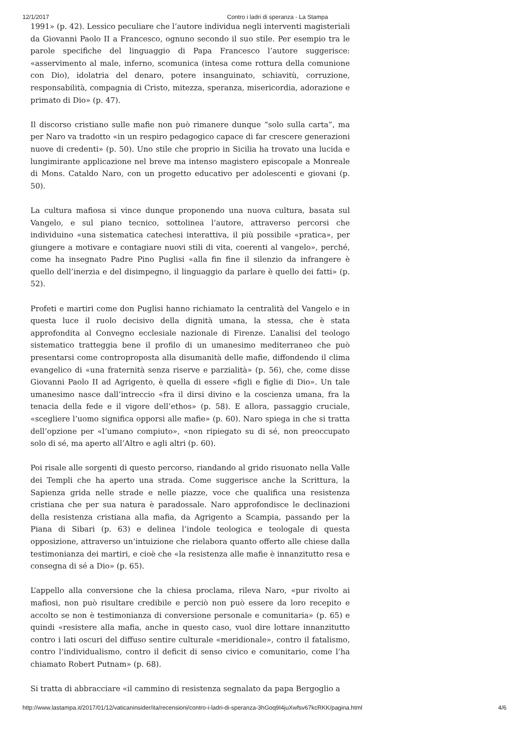12/1/2017 Contro i ladri di speranza - La Stampa
1991» (p. 42). Lessico peculiare che l’autore individua negli interventi magisteriali da Giovanni Paolo II a Francesco, ognuno secondo il suo stile. Per esempio tra le parole specifiche del linguaggio di Papa Francesco l’autore suggerisce: «asservimento al male, inferno, scomunica (intesa come rottura della comunione con Dio), idolatria del denaro, potere insanguinato, schiavitù, corruzione, responsabilità, compagnia di Cristo, mitezza, speranza, misericordia, adorazione e primato di Dio» (p. 47).
Il discorso cristiano sulle mafie non può rimanere dunque “solo sulla carta”, ma per Naro va tradotto «in un respiro pedagogico capace di far crescere generazioni nuove di credenti» (p. 50). Uno stile che proprio in Sicilia ha trovato una lucida e lungimirante applicazione nel breve ma intenso magistero episcopale a Monreale di Mons. Cataldo Naro, con un progetto educativo per adolescenti e giovani (p. 50).
La cultura mafiosa si vince dunque proponendo una nuova cultura, basata sul Vangelo, e sul piano tecnico, sottolinea l’autore, attraverso percorsi che individuino «una sistematica catechesi interattiva, il più possibile «pratica», per giungere a motivare e contagiare nuovi stili di vita, coerenti al vangelo», perché, come ha insegnato Padre Pino Puglisi «alla fin fine il silenzio da infrangere è quello dell’inerzia e del disimpegno, il linguaggio da parlare è quello dei fatti» (p. 52).
Profeti e martiri come don Puglisi hanno richiamato la centralità del Vangelo e in questa luce il ruolo decisivo della dignità umana, la stessa, che è stata approfondita al Convegno ecclesiale nazionale di Firenze. L’analisi del teologo sistematico tratteggia bene il profilo di un umanesimo mediterraneo che può presentarsi come contro­proposta alla disumanità delle mafie, diffondendo il clima evangelico di «una fraternità senza riserve e parzialità» (p. 56), che, come disse Giovanni Paolo II ad Agrigento, è quella di essere «figli e figlie di Dio». Un tale umanesimo nasce dall’intreccio «fra il dirsi divino e la coscienza umana, fra la tenacia della fede e il vigore dell’ethos» (p. 58). E allora, passaggio cruciale, «scegliere l’uomo significa opporsi alle mafie» (p. 60). Naro spiega in che si tratta dell’opzione per «l’umano compiuto», «non ripiegato su di sé, non preoccupato solo di sé, ma aperto all’Altro e agli altri (p. 60).
Poi risale alle sorgenti di questo percorso, riandando al grido risuonato nella Valle dei Templi che ha aperto una strada. Come suggerisce anche la Scrittura, la Sapienza grida nelle strade e nelle piazze, voce che qualifica una resistenza cristiana che per sua natura è paradossale. Naro approfondisce le declinazioni della resistenza cristiana alla mafia, da Agrigento a Scampia, passando per la Piana di Sibari (p. 63) e delinea l’indole teologica e teologale di questa opposizione, attraverso un’intuizione che rielabora quanto offerto alle chiese dalla testimonianza dei martiri, e cioè che «la resistenza alle mafie è innanzitutto resa e consegna di sé a Dio» (p. 65).
L’appello alla conversione che la chiesa proclama, rileva Naro, «pur rivolto ai mafiosi, non può risultare credibile e perciò non può essere da loro recepito e accolto se non è testimonianza di conversione personale e comunitaria» (p. 65) e quindi «resistere alla mafia, anche in questo caso, vuol dire lottare innanzitutto contro i lati oscuri del diffuso sentire culturale «meridionale», contro il fatalismo, contro l’individualismo, contro il deficit di senso civico e comunitario, come l’ha chiamato Robert Putnam» (p. 68).
Si tratta di abbracciare «il cammino di resistenza segnalato da papa Bergoglio a
http://www.lastampa.it/2017/01/12/vaticaninsider/ita/recensioni/contro-i-ladri-di-speranza-3hGoq9I4juXwfsv67kcRKK/pagina.html 4/6